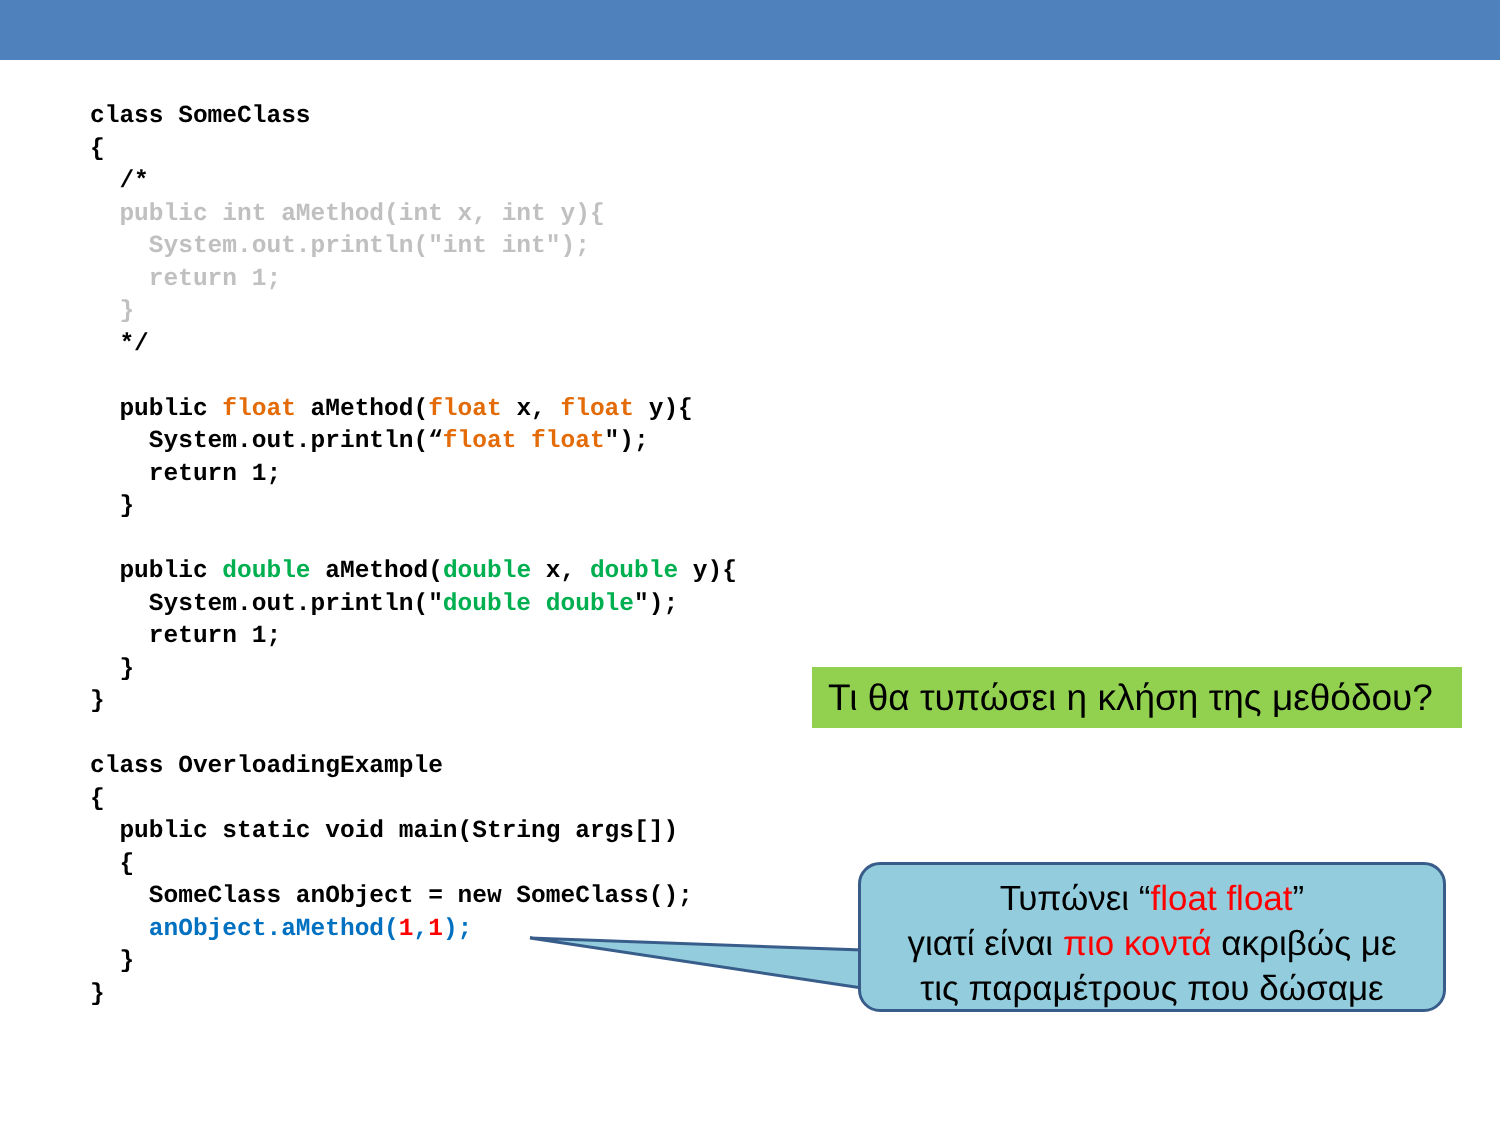class SomeClass
{
  /*
  public int aMethod(int x, int y){
    System.out.println("int int");
    return 1;
  }
  */

  public float aMethod(float x, float y){
    System.out.println(“float float");
    return 1;
  }

  public double aMethod(double x, double y){
    System.out.println("double double");
    return 1;
  }
}

class OverloadingExample
{
  public static void main(String args[])
  {
    SomeClass anObject = new SomeClass();
    anObject.aMethod(1,1);
  }
}
Τι θα τυπώσει η κλήση της μεθόδου?
Τυπώνει “float float”
γιατί είναι πιο κοντά ακριβώς με
τις παραμέτρους που δώσαμε